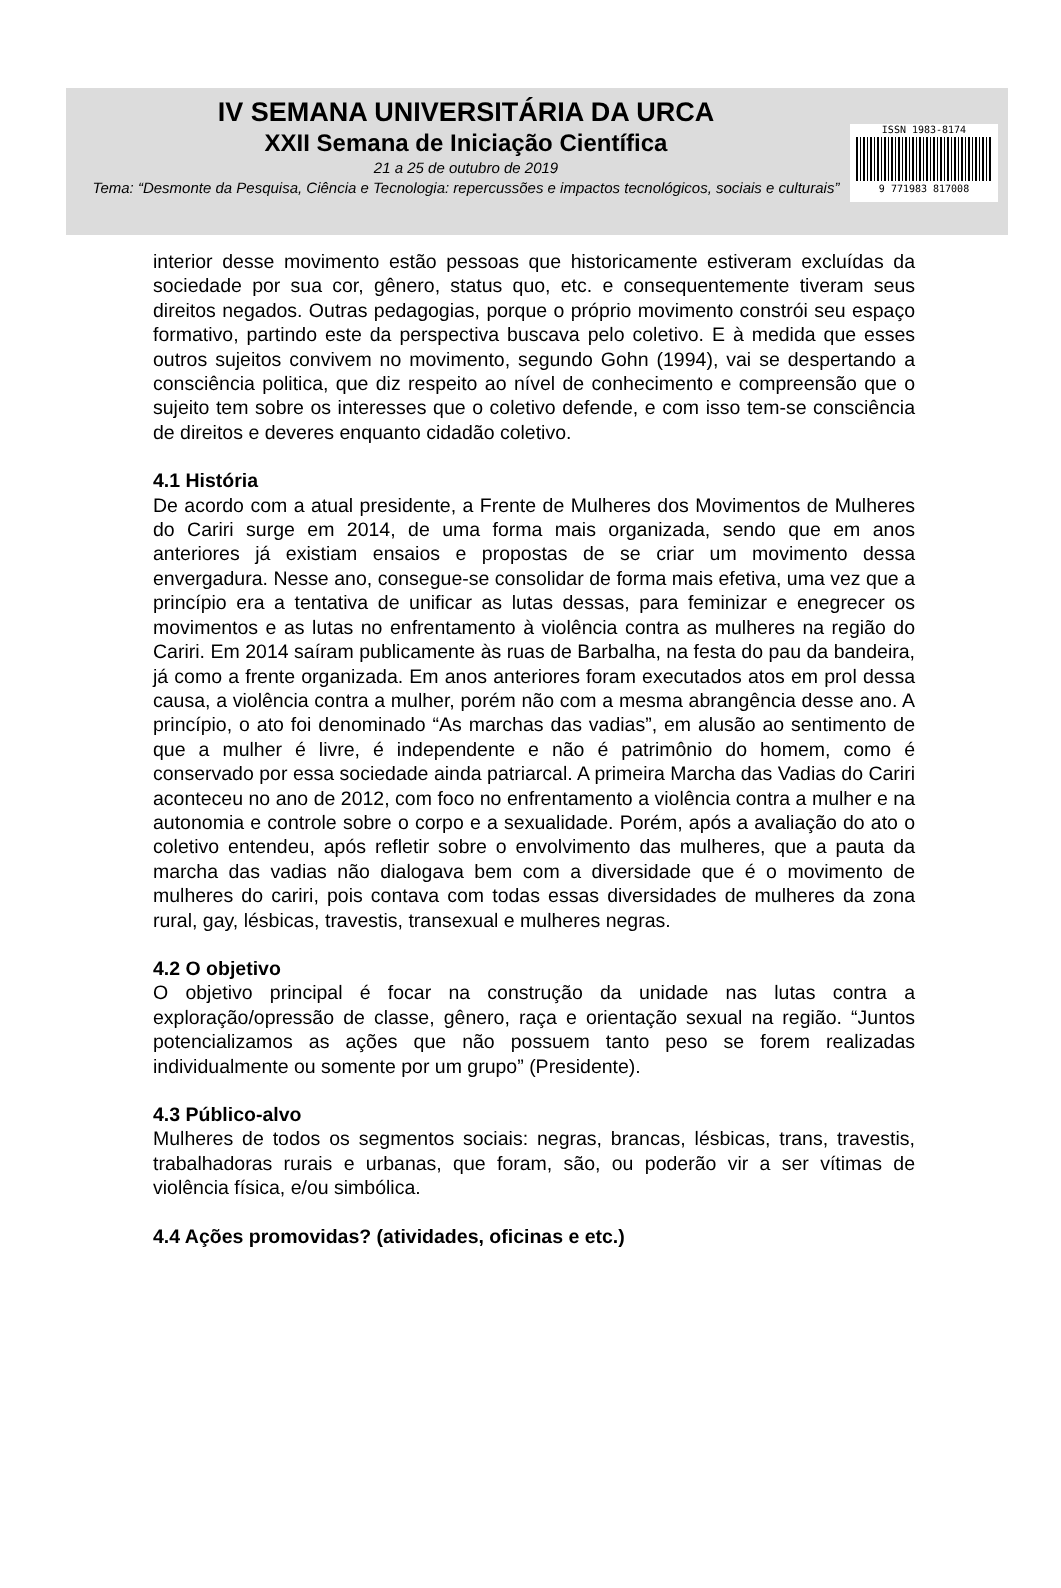IV SEMANA UNIVERSITÁRIA DA URCA
XXII Semana de Iniciação Científica
21 a 25 de outubro de 2019
Tema: “Desmonte da Pesquisa, Ciência e Tecnologia: repercussões e impactos tecnológicos, sociais e culturais”
ISSN 1983-8174
9 771983 817008
interior desse movimento estão pessoas que historicamente estiveram excluídas da sociedade por sua cor, gênero, status quo, etc. e consequentemente tiveram seus direitos negados. Outras pedagogias, porque o próprio movimento constrói seu espaço formativo, partindo este da perspectiva buscava pelo coletivo. E à medida que esses outros sujeitos convivem no movimento, segundo Gohn (1994), vai se despertando a consciência politica, que diz respeito ao nível de conhecimento e compreensão que o sujeito tem sobre os interesses que o coletivo defende, e com isso tem-se consciência de direitos e deveres enquanto cidadão coletivo.
4.1 História
De acordo com a atual presidente, a Frente de Mulheres dos Movimentos de Mulheres do Cariri surge em 2014, de uma forma mais organizada, sendo que em anos anteriores já existiam ensaios e propostas de se criar um movimento dessa envergadura. Nesse ano, consegue-se consolidar de forma mais efetiva, uma vez que a princípio era a tentativa de unificar as lutas dessas, para feminizar e enegrecer os movimentos e as lutas no enfrentamento à violência contra as mulheres na região do Cariri. Em 2014 saíram publicamente às ruas de Barbalha, na festa do pau da bandeira, já como a frente organizada. Em anos anteriores foram executados atos em prol dessa causa, a violência contra a mulher, porém não com a mesma abrangência desse ano. A princípio, o ato foi denominado “As marchas das vadias”, em alusão ao sentimento de que a mulher é livre, é independente e não é patrimônio do homem, como é conservado por essa sociedade ainda patriarcal. A primeira Marcha das Vadias do Cariri aconteceu no ano de 2012, com foco no enfrentamento a violência contra a mulher e na autonomia e controle sobre o corpo e a sexualidade. Porém, após a avaliação do ato o coletivo entendeu, após refletir sobre o envolvimento das mulheres, que a pauta da marcha das vadias não dialogava bem com a diversidade que é o movimento de mulheres do cariri, pois contava com todas essas diversidades de mulheres da zona rural, gay, lésbicas, travestis, transexual e mulheres negras.
4.2 O objetivo
O objetivo principal é focar na construção da unidade nas lutas contra a exploração/opressão de classe, gênero, raça e orientação sexual na região. “Juntos potencializamos as ações que não possuem tanto peso se forem realizadas individualmente ou somente por um grupo” (Presidente).
4.3 Público-alvo
Mulheres de todos os segmentos sociais: negras, brancas, lésbicas, trans, travestis, trabalhadoras rurais e urbanas, que foram, são, ou poderão vir a ser vítimas de violência física, e/ou simbólica.
4.4 Ações promovidas? (atividades, oficinas e etc.)